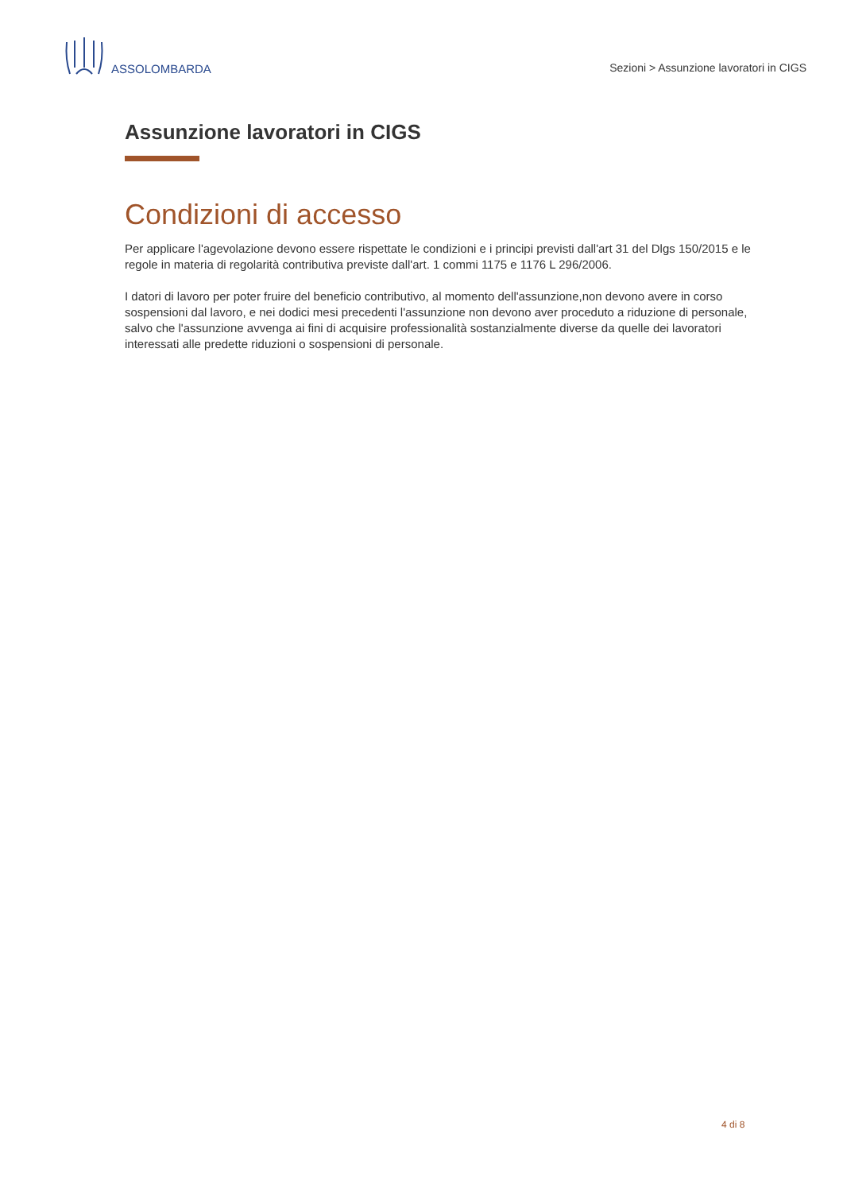ASSOLOMBARDA
Sezioni > Assunzione lavoratori in CIGS
Assunzione lavoratori in CIGS
Condizioni di accesso
Per applicare l'agevolazione devono essere rispettate le condizioni e i principi previsti dall'art 31 del Dlgs 150/2015 e le regole in materia di regolarità contributiva previste dall'art. 1 commi 1175 e 1176 L 296/2006.
I datori di lavoro per poter fruire del beneficio contributivo, al momento dell'assunzione,non devono avere in corso sospensioni dal lavoro, e nei dodici mesi precedenti l'assunzione non devono aver proceduto a riduzione di personale, salvo che l'assunzione avvenga ai fini di acquisire professionalità sostanzialmente diverse da quelle dei lavoratori interessati alle predette riduzioni o sospensioni di personale.
4 di 8